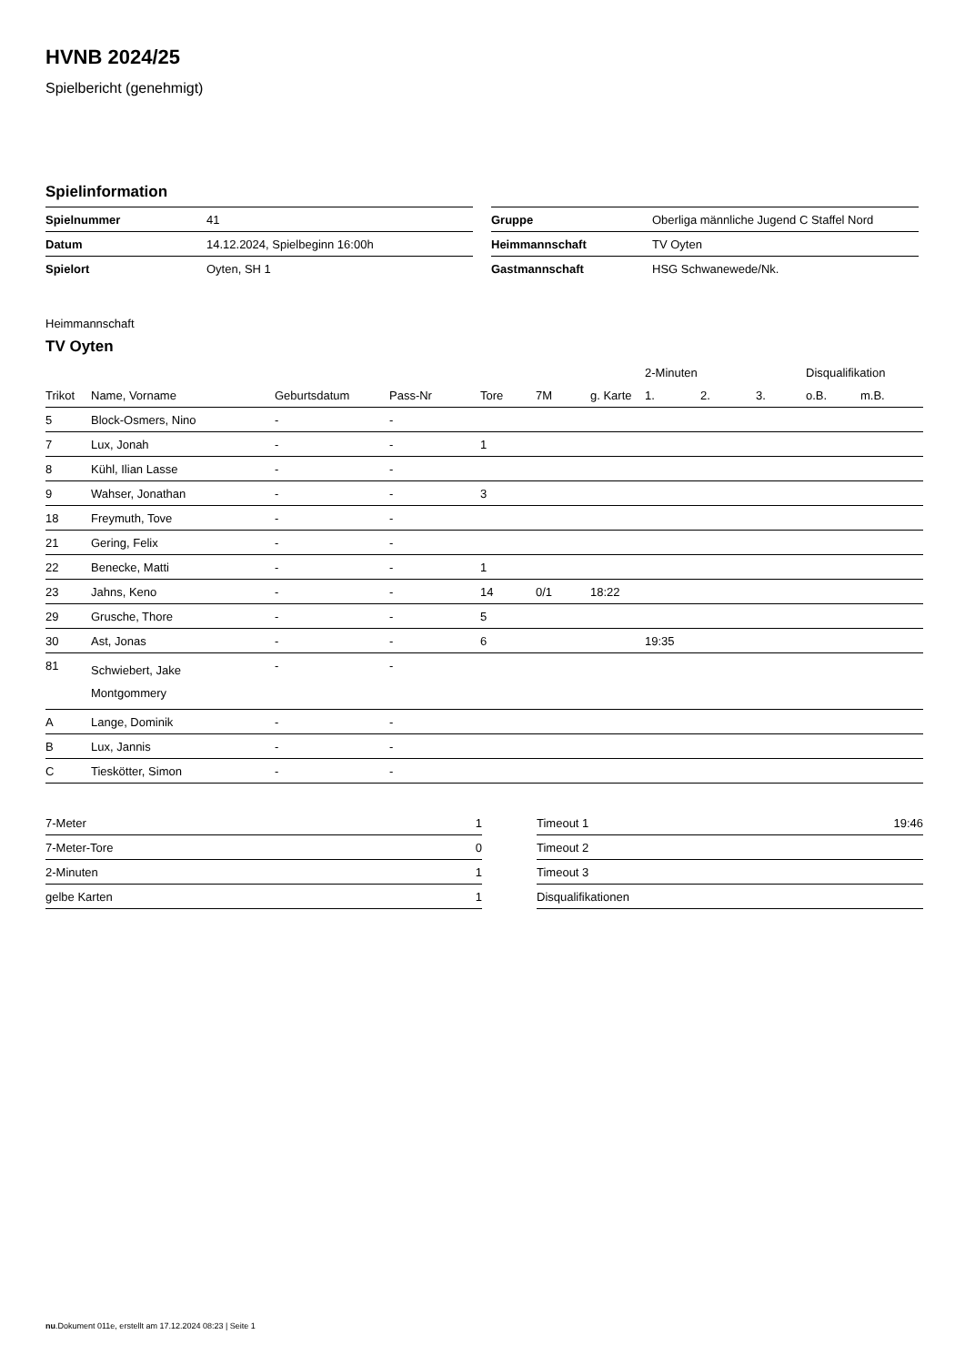HVNB 2024/25
Spielbericht (genehmigt)
Spielinformation
| Spielnummer | 41 |
| Datum | 14.12.2024, Spielbeginn 16:00h |
| Spielort | Oyten, SH 1 |
| Gruppe | Oberliga männliche Jugend C Staffel Nord |
| Heimmannschaft | TV Oyten |
| Gastmannschaft | HSG Schwanewede/Nk. |
Heimmannschaft
TV Oyten
| | | | | | | | 2-Minuten | | | Disqualifikation | |
| --- | --- | --- | --- | --- | --- | --- | --- | --- | --- | --- | --- |
| Trikot | Name, Vorname | Geburtsdatum | Pass-Nr | Tore | 7M | g. Karte | 1. | 2. | 3. | o.B. | m.B. |
| 5 | Block-Osmers, Nino | - | - | | | | | | | | |
| 7 | Lux, Jonah | - | - | 1 | | | | | | | |
| 8 | Kühl, Ilian Lasse | - | - | | | | | | | | |
| 9 | Wahser, Jonathan | - | - | 3 | | | | | | | |
| 18 | Freymuth, Tove | - | - | | | | | | | | |
| 21 | Gering, Felix | - | - | | | | | | | | |
| 22 | Benecke, Matti | - | - | 1 | | | | | | | |
| 23 | Jahns, Keno | - | - | 14 | 0/1 | 18:22 | | | | | |
| 29 | Grusche, Thore | - | - | 5 | | | | | | | |
| 30 | Ast, Jonas | - | - | 6 | | | 19:35 | | | | |
| 81 | Schwiebert, Jake Montgommery | - | - | | | | | | | | |
| A | Lange, Dominik | - | - | | | | | | | | |
| B | Lux, Jannis | - | - | | | | | | | | |
| C | Tieskötter, Simon | - | - | | | | | | | | |
| 7-Meter | 1 |
| 7-Meter-Tore | 0 |
| 2-Minuten | 1 |
| gelbe Karten | 1 |
| Timeout 1 | 19:46 |
| Timeout 2 | |
| Timeout 3 | |
| Disqualifikationen | |
nu.Dokument 011e, erstellt am 17.12.2024 08:23 | Seite 1